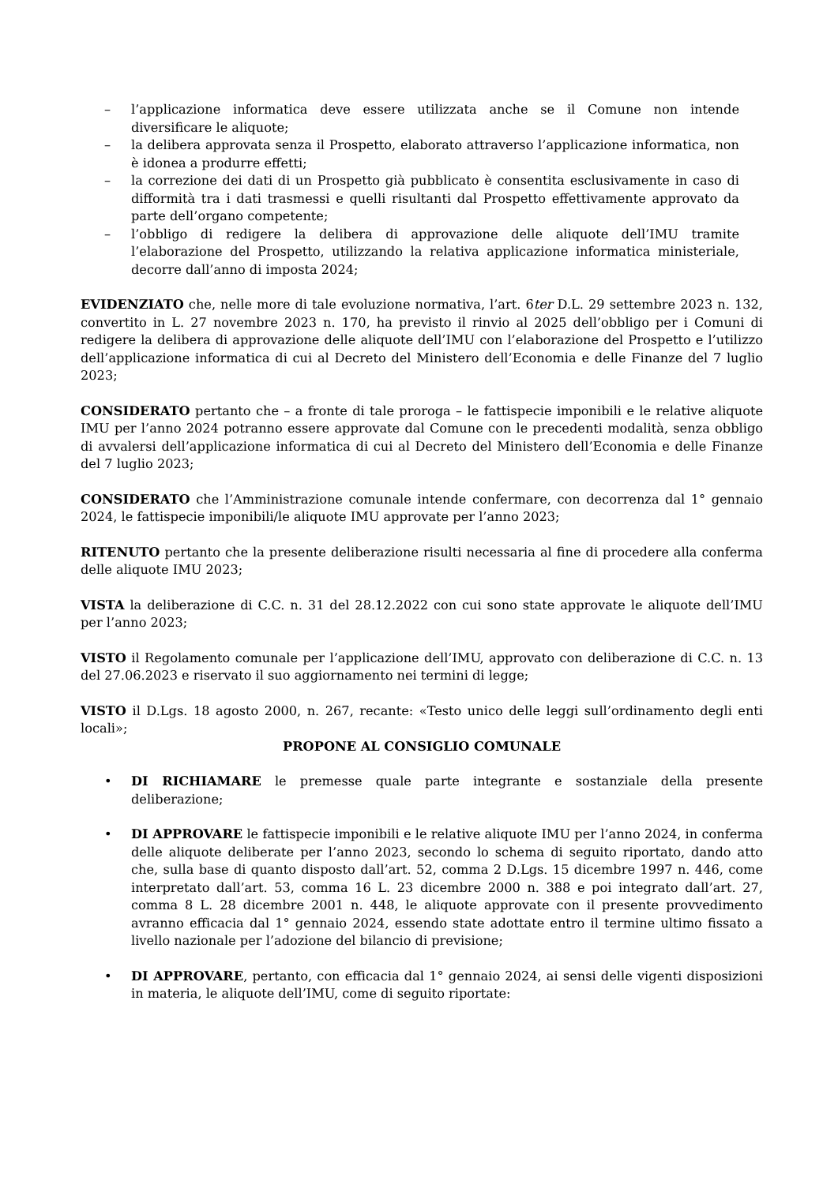– l’applicazione informatica deve essere utilizzata anche se il Comune non intende diversificare le aliquote;
– la delibera approvata senza il Prospetto, elaborato attraverso l’applicazione informatica, non è idonea a produrre effetti;
– la correzione dei dati di un Prospetto già pubblicato è consentita esclusivamente in caso di difformità tra i dati trasmessi e quelli risultanti dal Prospetto effettivamente approvato da parte dell’organo competente;
– l’obbligo di redigere la delibera di approvazione delle aliquote dell’IMU tramite l’elaborazione del Prospetto, utilizzando la relativa applicazione informatica ministeriale, decorre dall’anno di imposta 2024;
EVIDENZIATO che, nelle more di tale evoluzione normativa, l’art. 6ter D.L. 29 settembre 2023 n. 132, convertito in L. 27 novembre 2023 n. 170, ha previsto il rinvio al 2025 dell’obbligo per i Comuni di redigere la delibera di approvazione delle aliquote dell’IMU con l’elaborazione del Prospetto e l’utilizzo dell’applicazione informatica di cui al Decreto del Ministero dell’Economia e delle Finanze del 7 luglio 2023;
CONSIDERATO pertanto che – a fronte di tale proroga – le fattispecie imponibili e le relative aliquote IMU per l’anno 2024 potranno essere approvate dal Comune con le precedenti modalità, senza obbligo di avvalersi dell’applicazione informatica di cui al Decreto del Ministero dell’Economia e delle Finanze del 7 luglio 2023;
CONSIDERATO che l’Amministrazione comunale intende confermare, con decorrenza dal 1° gennaio 2024, le fattispecie imponibili/le aliquote IMU approvate per l’anno 2023;
RITENUTO pertanto che la presente deliberazione risulti necessaria al fine di procedere alla conferma delle aliquote IMU 2023;
VISTA la deliberazione di C.C. n. 31 del 28.12.2022 con cui sono state approvate le aliquote dell’IMU per l’anno 2023;
VISTO il Regolamento comunale per l’applicazione dell’IMU, approvato con deliberazione di C.C. n. 13 del 27.06.2023 e riservato il suo aggiornamento nei termini di legge;
VISTO il D.Lgs. 18 agosto 2000, n. 267, recante: «Testo unico delle leggi sull’ordinamento degli enti locali»;
PROPONE AL CONSIGLIO COMUNALE
• DI RICHIAMARE le premesse quale parte integrante e sostanziale della presente deliberazione;
• DI APPROVARE le fattispecie imponibili e le relative aliquote IMU per l’anno 2024, in conferma delle aliquote deliberate per l’anno 2023, secondo lo schema di seguito riportato, dando atto che, sulla base di quanto disposto dall’art. 52, comma 2 D.Lgs. 15 dicembre 1997 n. 446, come interpretato dall’art. 53, comma 16 L. 23 dicembre 2000 n. 388 e poi integrato dall’art. 27, comma 8 L. 28 dicembre 2001 n. 448, le aliquote approvate con il presente provvedimento avranno efficacia dal 1° gennaio 2024, essendo state adottate entro il termine ultimo fissato a livello nazionale per l’adozione del bilancio di previsione;
• DI APPROVARE, pertanto, con efficacia dal 1° gennaio 2024, ai sensi delle vigenti disposizioni in materia, le aliquote dell’IMU, come di seguito riportate: